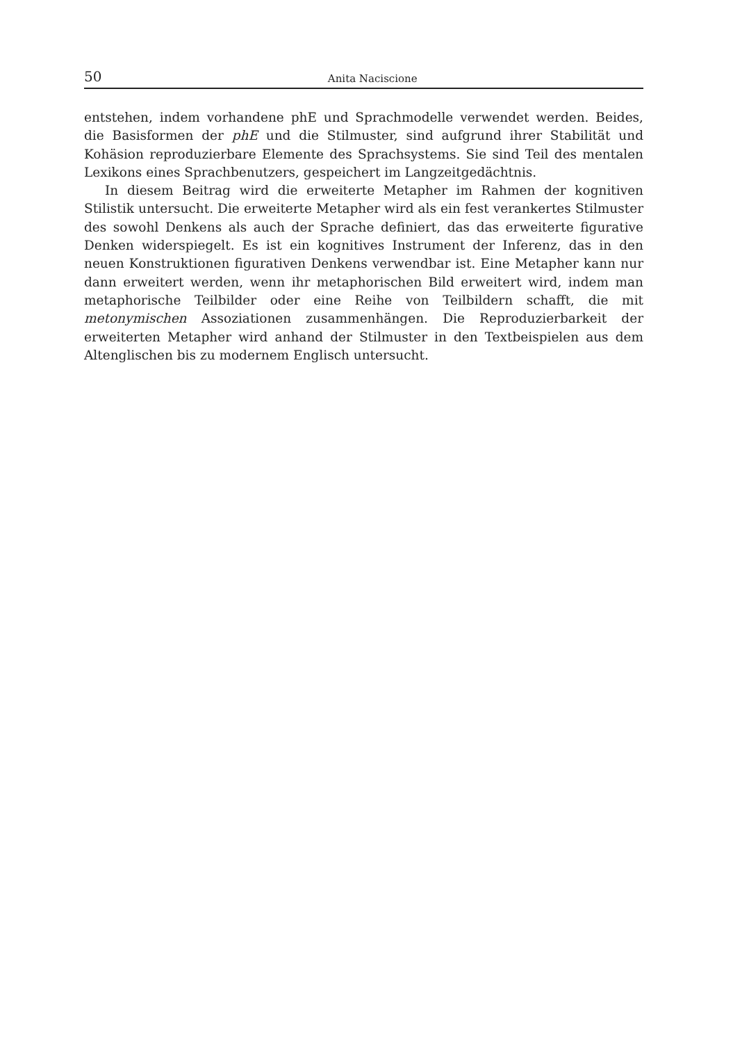50 Anita Naciscione
entstehen, indem vorhandene phE und Sprachmodelle verwendet werden. Beides, die Basisformen der phE und die Stilmuster, sind aufgrund ihrer Stabilität und Kohäsion reproduzierbare Elemente des Sprachsystems. Sie sind Teil des mentalen Lexikons eines Sprachbenutzers, gespeichert im Langzeitgedächtnis.
In diesem Beitrag wird die erweiterte Metapher im Rahmen der kognitiven Stilistik untersucht. Die erweiterte Metapher wird als ein fest verankertes Stilmuster des sowohl Denkens als auch der Sprache definiert, das das erweiterte figurative Denken widerspiegelt. Es ist ein kognitives Instrument der Inferenz, das in den neuen Konstruktionen figurativen Denkens verwendbar ist. Eine Metapher kann nur dann erweitert werden, wenn ihr metaphorischen Bild erweitert wird, indem man metaphorische Teilbilder oder eine Reihe von Teilbildern schafft, die mit metonymischen Assoziationen zusammenhängen. Die Reproduzierbarkeit der erweiterten Metapher wird anhand der Stilmuster in den Textbeispielen aus dem Altenglischen bis zu modernem Englisch untersucht.